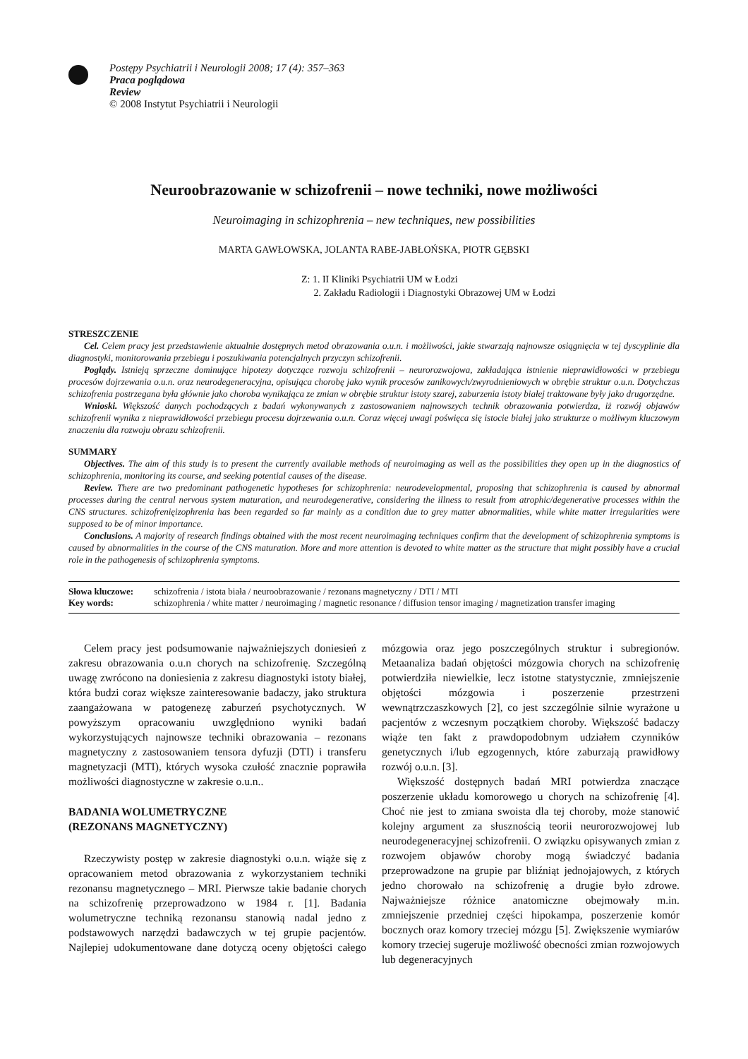Postępy Psychiatrii i Neurologii 2008; 17 (4): 357–363
Praca poglądowa
Review
© 2008 Instytut Psychiatrii i Neurologii
Neuroobrazowanie w schizofrenii – nowe techniki, nowe możliwości
Neuroimaging in schizophrenia – new techniques, new possibilities
MARTA GAWŁOWSKA, JOLANTA RABE-JABŁOŃSKA, PIOTR GĘBSKI
Z: 1. II Kliniki Psychiatrii UM w Łodzi
2. Zakładu Radiologii i Diagnostyki Obrazowej UM w Łodzi
STRESZCZENIE
Cel. Celem pracy jest przedstawienie aktualnie dostępnych metod obrazowania o.u.n. i możliwości, jakie stwarzają najnowsze osiągnięcia w tej dyscyplinie dla diagnostyki, monitorowania przebiegu i poszukiwania potencjalnych przyczyn schizofrenii.
Poglądy. Istnieją sprzeczne dominujące hipotezy dotyczące rozwoju schizofrenii – neurorozwojowa, zakładająca istnienie nieprawidłowości w przebiegu procesów dojrzewania o.u.n. oraz neurodegeneracyjna, opisująca chorobę jako wynik procesów zanikowych/zwyrodnieniowych w obrębie struktur o.u.n. Dotychczas schizofrenia postrzegana była głównie jako choroba wynikająca ze zmian w obrębie struktur istoty szarej, zaburzenia istoty białej traktowane były jako drugorzędne.
Wnioski. Większość danych pochodzących z badań wykonywanych z zastosowaniem najnowszych technik obrazowania potwierdza, iż rozwój objawów schizofrenii wynika z nieprawidłowości przebiegu procesu dojrzewania o.u.n. Coraz więcej uwagi poświęca się istocie białej jako strukturze o możliwym kluczowym znaczeniu dla rozwoju obrazu schizofrenii.
SUMMARY
Objectives. The aim of this study is to present the currently available methods of neuroimaging as well as the possibilities they open up in the diagnostics of schizophrenia, monitoring its course, and seeking potential causes of the disease.
Review. There are two predominant pathogenetic hypotheses for schizophrenia: neurodevelopmental, proposing that schizophrenia is caused by abnormal processes during the central nervous system maturation, and neurodegenerative, considering the illness to result from atrophic/degenerative processes within the CNS structures. schizofrenięizophrenia has been regarded so far mainly as a condition due to grey matter abnormalities, while white matter irregularities were supposed to be of minor importance.
Conclusions. A majority of research findings obtained with the most recent neuroimaging techniques confirm that the development of schizophrenia symptoms is caused by abnormalities in the course of the CNS maturation. More and more attention is devoted to white matter as the structure that might possibly have a crucial role in the pathogenesis of schizophrenia symptoms.
Słowa kluczowe: schizofrenia / istota biała / neuroobrazowanie / rezonans magnetyczny / DTI / MTI
Key words: schizophrenia / white matter / neuroimaging / magnetic resonance / diffusion tensor imaging / magnetization transfer imaging
Celem pracy jest podsumowanie najważniejszych doniesień z zakresu obrazowania o.u.n chorych na schizofrenię. Szczególną uwagę zwrócono na doniesienia z zakresu diagnostyki istoty białej, która budzi coraz większe zainteresowanie badaczy, jako struktura zaangażowana w patogenezę zaburzeń psychotycznych. W powyższym opracowaniu uwzględniono wyniki badań wykorzystujących najnowsze techniki obrazowania – rezonans magnetyczny z zastosowaniem tensora dyfuzji (DTI) i transferu magnetyzacji (MTI), których wysoka czułość znacznie poprawiła możliwości diagnostyczne w zakresie o.u.n..
BADANIA WOLUMETRYCZNE
(REZONANS MAGNETYCZNY)
Rzeczywisty postęp w zakresie diagnostyki o.u.n. wiąże się z opracowaniem metod obrazowania z wykorzystaniem techniki rezonansu magnetycznego – MRI. Pierwsze takie badanie chorych na schizofrenię przeprowadzono w 1984 r. [1]. Badania wolumetryczne techniką rezonansu stanowią nadal jedno z podstawowych narzędzi badawczych w tej grupie pacjentów. Najlepiej udokumentowane dane dotyczą oceny objętości całego mózgowia oraz jego poszczególnych struktur i subregionów. Metaanaliza badań objętości mózgowia chorych na schizofrenię potwierdziła niewielkie, lecz istotne statystycznie, zmniejszenie objętości mózgowia i poszerzenie przestrzeni wewnątrzczaszkowych [2], co jest szczególnie silnie wyrażone u pacjentów z wczesnym początkiem choroby. Większość badaczy wiąże ten fakt z prawdopodobnym udziałem czynników genetycznych i/lub egzogennych, które zaburzają prawidłowy rozwój o.u.n. [3].
Większość dostępnych badań MRI potwierdza znaczące poszerzenie układu komorowego u chorych na schizofrenię [4]. Choć nie jest to zmiana swoista dla tej choroby, może stanowić kolejny argument za słusznością teorii neurorozwojowej lub neurodegeneracyjnej schizofrenii. O związku opisywanych zmian z rozwojem objawów choroby mogą świadczyć badania przeprowadzone na grupie par bliźniąt jednojajowych, z których jedno chorowało na schizofrenię a drugie było zdrowe. Najważniejsze różnice anatomiczne obejmowały m.in. zmniejszenie przedniej części hipokampa, poszerzenie komór bocznych oraz komory trzeciej mózgu [5]. Zwiększenie wymiarów komory trzeciej sugeruje możliwość obecności zmian rozwojowych lub degeneracyjnych